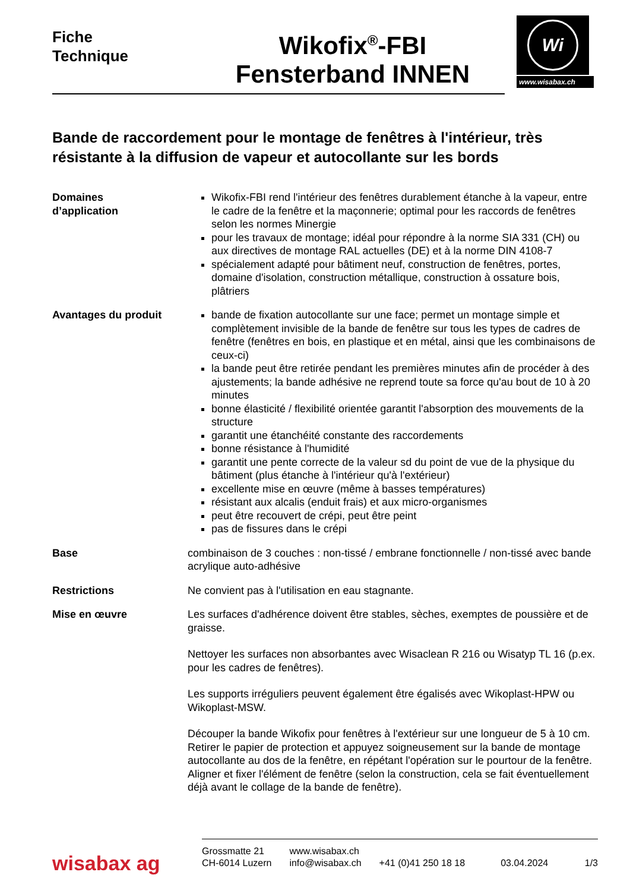Fiche
Technique
Wikofix<sup>®</sup>-FBI
Fensterband INNEN
Wi
www.wisabax.ch
Bande de raccordement pour le montage de fenêtres à l'intérieur, très résistante à la diffusion de vapeur et autocollante sur les bords
Domaines
d’application
Wikofix-FBI rend l'intérieur des fenêtres durablement étanche à la vapeur, entre le cadre de la fenêtre et la maçonnerie; optimal pour les raccords de fenêtres selon les normes Minergie
pour les travaux de montage; idéal pour répondre à la norme SIA 331 (CH) ou aux directives de montage RAL actuelles (DE) et à la norme DIN 4108-7
spécialement adapté pour bâtiment neuf, construction de fenêtres, portes, domaine d'isolation, construction métallique, construction à ossature bois, plâtriers
Avantages du produit bande de fixation autocollante sur une face; permet un montage simple et complètement invisible de la bande de fenêtre sur tous les types de cadres de fenêtre (fenêtres en bois, en plastique et en métal, ainsi que les combinaisons de ceux-ci)
la bande peut être retirée pendant les premières minutes afin de procéder à des ajustements; la bande adhésive ne reprend toute sa force qu'au bout de 10 à 20 minutes
bonne élasticité / flexibilité orientée garantit l'absorption des mouvements de la structure
garantit une étanchéité constante des raccordements
bonne résistance à l'humidité
garantit une pente correcte de la valeur sd du point de vue de la physique du bâtiment (plus étanche à l'intérieur qu'à l'extérieur)
excellente mise en œuvre (même à basses températures)
résistant aux alcalis (enduit frais) et aux micro-organismes
peut être recouvert de crépi, peut être peint
pas de fissures dans le crépi
Base combinaison de 3 couches : non-tissé / embrane fonctionnelle / non-tissé avec bande acrylique auto-adhésive
Restrictions Ne convient pas à l'utilisation en eau stagnante.
Mise en œuvre Les surfaces d'adhérence doivent être stables, sèches, exemptes de poussière et de graisse.
Nettoyer les surfaces non absorbantes avec Wisaclean R 216 ou Wisatyp TL 16 (p.ex. pour les cadres de fenêtres).
Les supports irréguliers peuvent également être égalisés avec Wikoplast-HPW ou Wikoplast-MSW.
Découper la bande Wikofix pour fenêtres à l'extérieur sur une longueur de 5 à 10 cm. Retirer le papier de protection et appuyez soigneusement sur la bande de montage autocollante au dos de la fenêtre, en répétant l'opération sur le pourtour de la fenêtre. Aligner et fixer l'élément de fenêtre (selon la construction, cela se fait éventuellement déjà avant le collage de la bande de fenêtre).
wisabax ag
Grossmatte 21
CH-6014 Luzern
www.wisabax.ch
info@wisabax.ch
+41 (0)41 250 18 18
03.04.2024
1/3